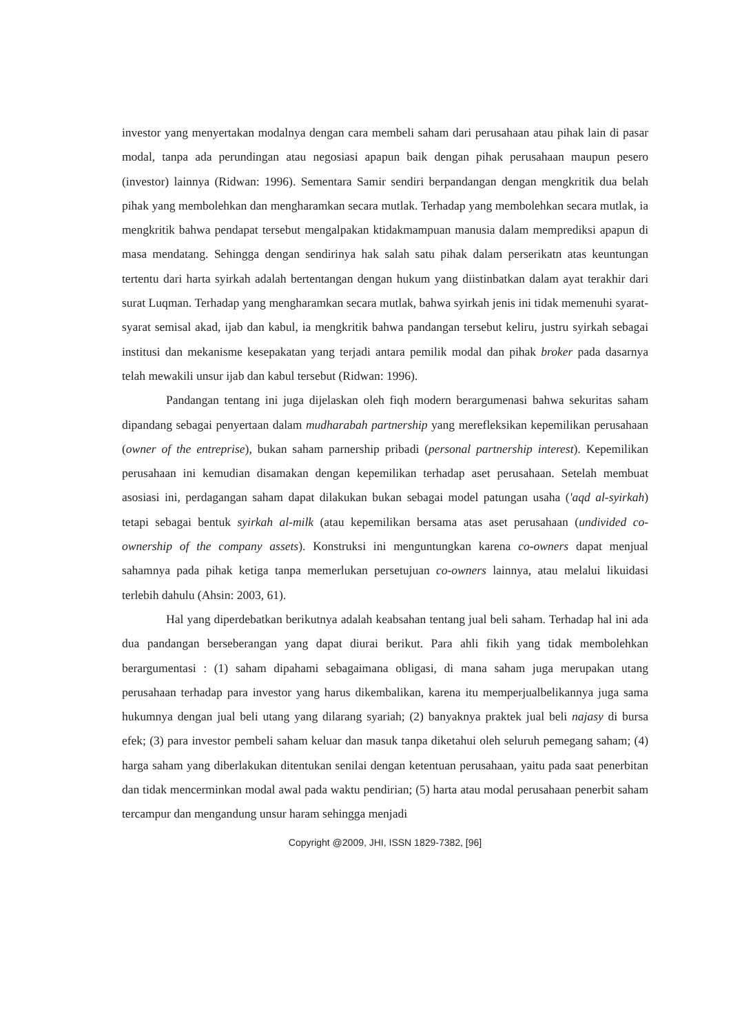investor yang menyertakan modalnya dengan cara membeli saham dari perusahaan atau pihak lain di pasar modal, tanpa ada perundingan atau negosiasi apapun baik dengan pihak perusahaan maupun pesero (investor) lainnya (Ridwan: 1996). Sementara Samir sendiri berpandangan dengan mengkritik dua belah pihak yang membolehkan dan mengharamkan secara mutlak. Terhadap yang membolehkan secara mutlak, ia mengkritik bahwa pendapat tersebut mengalpakan ktidakmampuan manusia dalam memprediksi apapun di masa mendatang. Sehingga dengan sendirinya hak salah satu pihak dalam perserikatn atas keuntungan tertentu dari harta syirkah adalah bertentangan dengan hukum yang diistinbatkan dalam ayat terakhir dari surat Luqman. Terhadap yang mengharamkan secara mutlak, bahwa syirkah jenis ini tidak memenuhi syarat-syarat semisal akad, ijab dan kabul, ia mengkritik bahwa pandangan tersebut keliru, justru syirkah sebagai institusi dan mekanisme kesepakatan yang terjadi antara pemilik modal dan pihak broker pada dasarnya telah mewakili unsur ijab dan kabul tersebut (Ridwan: 1996).
Pandangan tentang ini juga dijelaskan oleh fiqh modern berargumenasi bahwa sekuritas saham dipandang sebagai penyertaan dalam mudharabah partnership yang merefleksikan kepemilikan perusahaan (owner of the entreprise), bukan saham parnership pribadi (personal partnership interest). Kepemilikan perusahaan ini kemudian disamakan dengan kepemilikan terhadap aset perusahaan. Setelah membuat asosiasi ini, perdagangan saham dapat dilakukan bukan sebagai model patungan usaha ('aqd al-syirkah) tetapi sebagai bentuk syirkah al-milk (atau kepemilikan bersama atas aset perusahaan (undivided co-ownership of the company assets). Konstruksi ini menguntungkan karena co-owners dapat menjual sahamnya pada pihak ketiga tanpa memerlukan persetujuan co-owners lainnya, atau melalui likuidasi terlebih dahulu (Ahsin: 2003, 61).
Hal yang diperdebatkan berikutnya adalah keabsahan tentang jual beli saham. Terhadap hal ini ada dua pandangan berseberangan yang dapat diurai berikut. Para ahli fikih yang tidak membolehkan berargumentasi : (1) saham dipahami sebagaimana obligasi, di mana saham juga merupakan utang perusahaan terhadap para investor yang harus dikembalikan, karena itu memperjualbelikannya juga sama hukumnya dengan jual beli utang yang dilarang syariah; (2) banyaknya praktek jual beli najasy di bursa efek; (3) para investor pembeli saham keluar dan masuk tanpa diketahui oleh seluruh pemegang saham; (4) harga saham yang diberlakukan ditentukan senilai dengan ketentuan perusahaan, yaitu pada saat penerbitan dan tidak mencerminkan modal awal pada waktu pendirian; (5) harta atau modal perusahaan penerbit saham tercampur dan mengandung unsur haram sehingga menjadi
Copyright @2009, JHI, ISSN 1829-7382, [96]